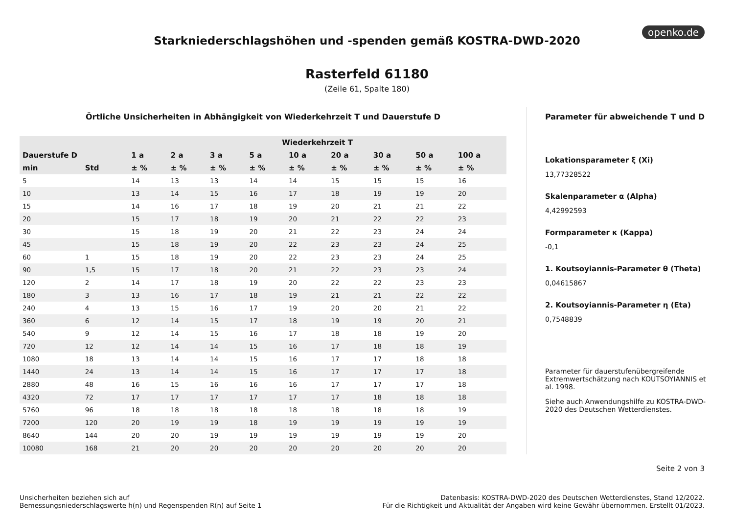openko.de
Starkniederschlagshöhen und -spenden gemäß KOSTRA-DWD-2020
Rasterfeld 61180
(Zeile 61, Spalte 180)
Örtliche Unsicherheiten in Abhängigkeit von Wiederkehrzeit T und Dauerstufe D
| | | Wiederkehrzeit T | | | | | | | | |
| --- | --- | --- | --- | --- | --- | --- | --- | --- | --- | --- |
| Dauerstufe D | | 1 a | 2 a | 3 a | 5 a | 10 a | 20 a | 30 a | 50 a | 100 a |
| min | Std | ± % | ± % | ± % | ± % | ± % | ± % | ± % | ± % | ± % |
| 5 | | 14 | 13 | 13 | 14 | 14 | 15 | 15 | 15 | 16 |
| 10 | | 13 | 14 | 15 | 16 | 17 | 18 | 19 | 19 | 20 |
| 15 | | 14 | 16 | 17 | 18 | 19 | 20 | 21 | 21 | 22 |
| 20 | | 15 | 17 | 18 | 19 | 20 | 21 | 22 | 22 | 23 |
| 30 | | 15 | 18 | 19 | 20 | 21 | 22 | 23 | 24 | 24 |
| 45 | | 15 | 18 | 19 | 20 | 22 | 23 | 23 | 24 | 25 |
| 60 | 1 | 15 | 18 | 19 | 20 | 22 | 23 | 23 | 24 | 25 |
| 90 | 1,5 | 15 | 17 | 18 | 20 | 21 | 22 | 23 | 23 | 24 |
| 120 | 2 | 14 | 17 | 18 | 19 | 20 | 22 | 22 | 23 | 23 |
| 180 | 3 | 13 | 16 | 17 | 18 | 19 | 21 | 21 | 22 | 22 |
| 240 | 4 | 13 | 15 | 16 | 17 | 19 | 20 | 20 | 21 | 22 |
| 360 | 6 | 12 | 14 | 15 | 17 | 18 | 19 | 19 | 20 | 21 |
| 540 | 9 | 12 | 14 | 15 | 16 | 17 | 18 | 18 | 19 | 20 |
| 720 | 12 | 12 | 14 | 14 | 15 | 16 | 17 | 18 | 18 | 19 |
| 1080 | 18 | 13 | 14 | 14 | 15 | 16 | 17 | 17 | 18 | 18 |
| 1440 | 24 | 13 | 14 | 14 | 15 | 16 | 17 | 17 | 17 | 18 |
| 2880 | 48 | 16 | 15 | 16 | 16 | 16 | 17 | 17 | 17 | 18 |
| 4320 | 72 | 17 | 17 | 17 | 17 | 17 | 17 | 18 | 18 | 18 |
| 5760 | 96 | 18 | 18 | 18 | 18 | 18 | 18 | 18 | 18 | 19 |
| 7200 | 120 | 20 | 19 | 19 | 18 | 19 | 19 | 19 | 19 | 19 |
| 8640 | 144 | 20 | 20 | 19 | 19 | 19 | 19 | 19 | 19 | 20 |
| 10080 | 168 | 21 | 20 | 20 | 20 | 20 | 20 | 20 | 20 | 20 |
Parameter für abweichende T und D
Lokationsparameter ξ (Xi)
13,77328522
Skalenparameter α (Alpha)
4,42992593
Formparameter κ (Kappa)
-0,1
1. Koutsoyiannis-Parameter θ (Theta)
0,04615867
2. Koutsoyiannis-Parameter η (Eta)
0,7548839
Parameter für dauerstufenübergreifende Extremwertschätzung nach KOUTSOYIANNIS et al. 1998.
Siehe auch Anwendungshilfe zu KOSTRA-DWD-2020 des Deutschen Wetterdienstes.
Seite 2 von 3
Unsicherheiten beziehen sich auf
Bemessungsniederschlagswerte h(n) und Regenspenden R(n) auf Seite 1
Datenbasis: KOSTRA-DWD-2020 des Deutschen Wetterdienstes, Stand 12/2022.
Für die Richtigkeit und Aktualität der Angaben wird keine Gewähr übernommen. Erstellt 01/2023.